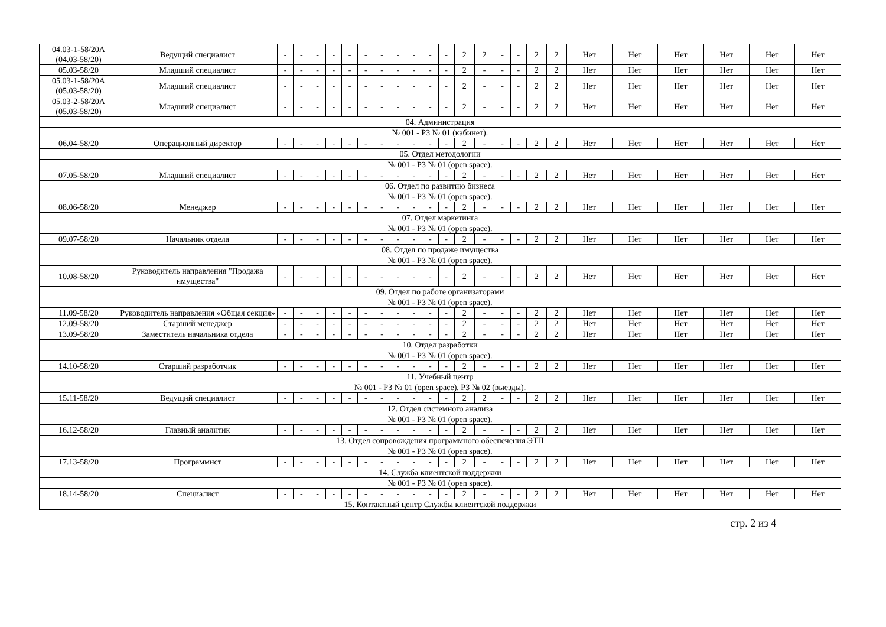| 04.03-1-58/20А (04.03-58/20) | Ведущий специалист | - | - | - | - | - | - | - | - | - | - | - | 2 | 2 | - | - | 2 | 2 | Нет | Нет | Нет | Нет | Нет | Нет |
| 05.03-58/20 | Младший специалист | - | - | - | - | - | - | - | - | - | - | - | 2 | - | - | - | 2 | 2 | Нет | Нет | Нет | Нет | Нет | Нет |
| 05.03-1-58/20А (05.03-58/20) | Младший специалист | - | - | - | - | - | - | - | - | - | - | - | 2 | - | - | - | 2 | 2 | Нет | Нет | Нет | Нет | Нет | Нет |
| 05.03-2-58/20А (05.03-58/20) | Младший специалист | - | - | - | - | - | - | - | - | - | - | - | 2 | - | - | - | 2 | 2 | Нет | Нет | Нет | Нет | Нет | Нет |
| 04. Администрация | | | | | | | | | | | | | | | | | | | | | | | | |
| № 001 - РЗ № 01 (кабинет). | | | | | | | | | | | | | | | | | | | | | | | | |
| 06.04-58/20 | Операционный директор | - | - | - | - | - | - | - | - | - | - | - | 2 | - | - | - | 2 | 2 | Нет | Нет | Нет | Нет | Нет | Нет |
| 05. Отдел методологии | | | | | | | | | | | | | | | | | | | | | | | | |
| № 001 - РЗ № 01 (open space). | | | | | | | | | | | | | | | | | | | | | | | | |
| 07.05-58/20 | Младший специалист | - | - | - | - | - | - | - | - | - | - | - | 2 | - | - | - | 2 | 2 | Нет | Нет | Нет | Нет | Нет | Нет |
| 06. Отдел по развитию бизнеса | | | | | | | | | | | | | | | | | | | | | | | | |
| № 001 - РЗ № 01 (open space). | | | | | | | | | | | | | | | | | | | | | | | | |
| 08.06-58/20 | Менеджер | - | - | - | - | - | - | - | - | - | - | - | 2 | - | - | - | 2 | 2 | Нет | Нет | Нет | Нет | Нет | Нет |
| 07. Отдел маркетинга | | | | | | | | | | | | | | | | | | | | | | | | |
| № 001 - РЗ № 01 (open space). | | | | | | | | | | | | | | | | | | | | | | | | |
| 09.07-58/20 | Начальник отдела | - | - | - | - | - | - | - | - | - | - | - | 2 | - | - | - | 2 | 2 | Нет | Нет | Нет | Нет | Нет | Нет |
| 08. Отдел по продаже имущества | | | | | | | | | | | | | | | | | | | | | | | | |
| № 001 - РЗ № 01 (open space). | | | | | | | | | | | | | | | | | | | | | | | | |
| 10.08-58/20 | Руководитель направления "Продажа имущества" | - | - | - | - | - | - | - | - | - | - | - | 2 | - | - | - | 2 | 2 | Нет | Нет | Нет | Нет | Нет | Нет |
| 09. Отдел по работе организаторами | | | | | | | | | | | | | | | | | | | | | | | | |
| № 001 - РЗ № 01 (open space). | | | | | | | | | | | | | | | | | | | | | | | | |
| 11.09-58/20 | Руководитель направления «Общая секция» | - | - | - | - | - | - | - | - | - | - | - | 2 | - | - | - | 2 | 2 | Нет | Нет | Нет | Нет | Нет | Нет |
| 12.09-58/20 | Старший менеджер | - | - | - | - | - | - | - | - | - | - | - | 2 | - | - | - | 2 | 2 | Нет | Нет | Нет | Нет | Нет | Нет |
| 13.09-58/20 | Заместитель начальника отдела | - | - | - | - | - | - | - | - | - | - | - | 2 | - | - | - | 2 | 2 | Нет | Нет | Нет | Нет | Нет | Нет |
| 10. Отдел разработки | | | | | | | | | | | | | | | | | | | | | | | | |
| № 001 - РЗ № 01 (open space). | | | | | | | | | | | | | | | | | | | | | | | | |
| 14.10-58/20 | Старший разработчик | - | - | - | - | - | - | - | - | - | - | - | 2 | - | - | - | 2 | 2 | Нет | Нет | Нет | Нет | Нет | Нет |
| 11. Учебный центр | | | | | | | | | | | | | | | | | | | | | | | | |
| № 001 - РЗ № 01 (open space), РЗ № 02 (выезды). | | | | | | | | | | | | | | | | | | | | | | | | |
| 15.11-58/20 | Ведущий специалист | - | - | - | - | - | - | - | - | - | - | - | 2 | 2 | - | - | 2 | 2 | Нет | Нет | Нет | Нет | Нет | Нет |
| 12. Отдел системного анализа | | | | | | | | | | | | | | | | | | | | | | | | |
| № 001 - РЗ № 01 (open space). | | | | | | | | | | | | | | | | | | | | | | | | |
| 16.12-58/20 | Главный аналитик | - | - | - | - | - | - | - | - | - | - | - | 2 | - | - | - | 2 | 2 | Нет | Нет | Нет | Нет | Нет | Нет |
| 13. Отдел сопровождения программного обеспечения ЭТП | | | | | | | | | | | | | | | | | | | | | | | | |
| № 001 - РЗ № 01 (open space). | | | | | | | | | | | | | | | | | | | | | | | | |
| 17.13-58/20 | Программист | - | - | - | - | - | - | - | - | - | - | - | 2 | - | - | - | 2 | 2 | Нет | Нет | Нет | Нет | Нет | Нет |
| 14. Служба клиентской поддержки | | | | | | | | | | | | | | | | | | | | | | | | |
| № 001 - РЗ № 01 (open space). | | | | | | | | | | | | | | | | | | | | | | | | |
| 18.14-58/20 | Специалист | - | - | - | - | - | - | - | - | - | - | - | 2 | - | - | - | 2 | 2 | Нет | Нет | Нет | Нет | Нет | Нет |
| 15. Контактный центр Службы клиентской поддержки | | | | | | | | | | | | | | | | | | | | | | | | |
стр. 2 из 4